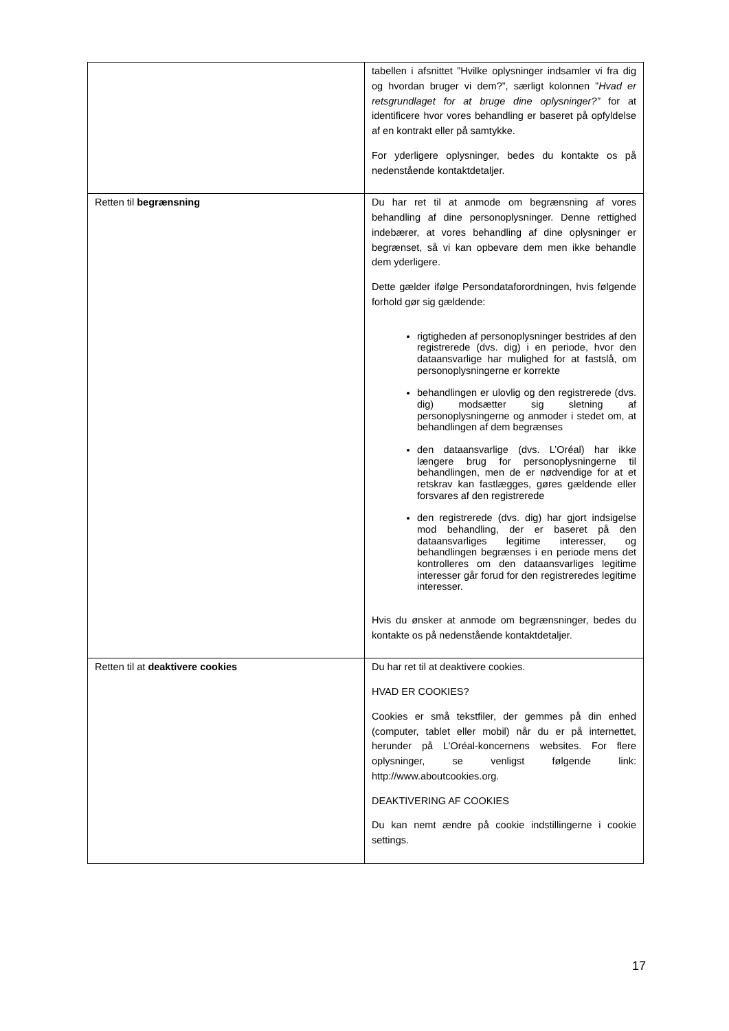| | tabellen i afsnittet ”Hvilke oplysninger indsamler vi fra dig og hvordan bruger vi dem?”, særligt kolonnen ” Hvad er retsgrundlaget for at bruge dine oplysninger?” for at identificere hvor vores behandling er baseret på opfyldelse af en kontrakt eller på samtykke. For yderligere oplysninger, bedes du kontakte os på nedenstående kontaktdetaljer. |
| Retten til begrænsning | Du har ret til at anmode om begrænsning af vores behandling af dine personoplysninger. Denne rettighed indebærer, at vores behandling af dine oplysninger er begrænset, så vi kan opbevare dem men ikke behandle dem yderligere. Dette gælder ifølge Persondataforordningen, hvis følgende forhold gør sig gældende: rigtigheden af personoplysninger bestrides af den registrerede (dvs. dig) i en periode, hvor den dataansvarlige har mulighed for at fastslå, om personoplysningerne er korrekte behandlingen er ulovlig og den registrerede (dvs. dig) modsætter sig sletning af personoplysningerne og anmoder i stedet om, at behandlingen af dem begrænses den dataansvarlige (dvs. L’Oréal) har ikke længere brug for personoplysningerne til behandlingen, men de er nødvendige for at et retskrav kan fastlægges, gøres gældende eller forsvares af den registrerede den registrerede (dvs. dig) har gjort indsigelse mod behandling, der er baseret på den dataansvarliges legitime interesser, og behandlingen begrænses i en periode mens det kontrolleres om den dataansvarliges legitime interesser går forud for den registreredes legitime interesser. Hvis du ønsker at anmode om begrænsninger, bedes du kontakte os på nedenstående kontaktdetaljer. |
| Retten til at deaktivere cookies | Du har ret til at deaktivere cookies. HVAD ER COOKIES? Cookies er små tekstfiler, der gemmes på din enhed (computer, tablet eller mobil) når du er på internettet, herunder på L’Oréal-koncernens websites. For flere oplysninger, se venligst følgende link: http://www.aboutcookies.org. DEAKTIVERING AF COOKIES Du kan nemt ændre på cookie indstillingerne i cookie settings. |
17